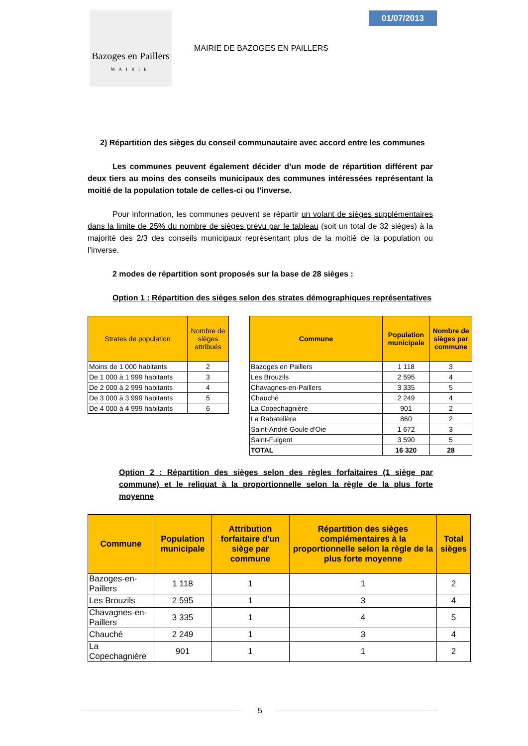Bazoges en Paillers
MAIRIE
01/07/2013
MAIRIE DE BAZOGES EN PAILLERS
2) Répartition des sièges du conseil communautaire avec accord entre les communes
Les communes peuvent également décider d’un mode de répartition différent par deux tiers au moins des conseils municipaux des communes intéressées représentant la moitié de la population totale de celles-ci ou l’inverse.
Pour information, les communes peuvent se répartir un volant de sièges supplémentaires dans la limite de 25% du nombre de sièges prévu par le tableau (soit un total de 32 sièges) à la majorité des 2/3 des conseils municipaux représentant plus de la moitié de la population ou l’inverse.
2 modes de répartition sont proposés sur la base de 28 sièges :
Option 1 : Répartition des sièges selon des strates démographiques représentatives
| Strates de population | Nombre de sièges attribués |
| --- | --- |
| Moins de 1 000 habitants | 2 |
| De 1 000 à 1 999 habitants | 3 |
| De 2 000 à 2 999 habitants | 4 |
| De 3 000 à 3 999 habitants | 5 |
| De 4 000 à 4 999 habitants | 6 |
| Commune | Population municipale | Nombre de sièges par commune |
| --- | --- | --- |
| Bazoges en Paillers | 1 118 | 3 |
| Les Brouzils | 2 595 | 4 |
| Chavagnes-en-Paillers | 3 335 | 5 |
| Chauché | 2 249 | 4 |
| La Copechagnière | 901 | 2 |
| La Rabatelière | 860 | 2 |
| Saint-André Goule d'Oie | 1 672 | 3 |
| Saint-Fulgent | 3 590 | 5 |
| TOTAL | 16 320 | 28 |
Option 2 : Répartition des sièges selon des règles forfaitaires (1 siège par commune) et le reliquat à la proportionnelle selon la règle de la plus forte moyenne
| Commune | Population municipale | Attribution forfaitaire d'un siège par commune | Répartition des sièges complémentaires à la proportionnelle selon la règle de la plus forte moyenne | Total sièges |
| --- | --- | --- | --- | --- |
| Bazoges-en-Paillers | 1 118 | 1 | 1 | 2 |
| Les Brouzils | 2 595 | 1 | 3 | 4 |
| Chavagnes-en-Paillers | 3 335 | 1 | 4 | 5 |
| Chauché | 2 249 | 1 | 3 | 4 |
| La Copechagnière | 901 | 1 | 1 | 2 |
5